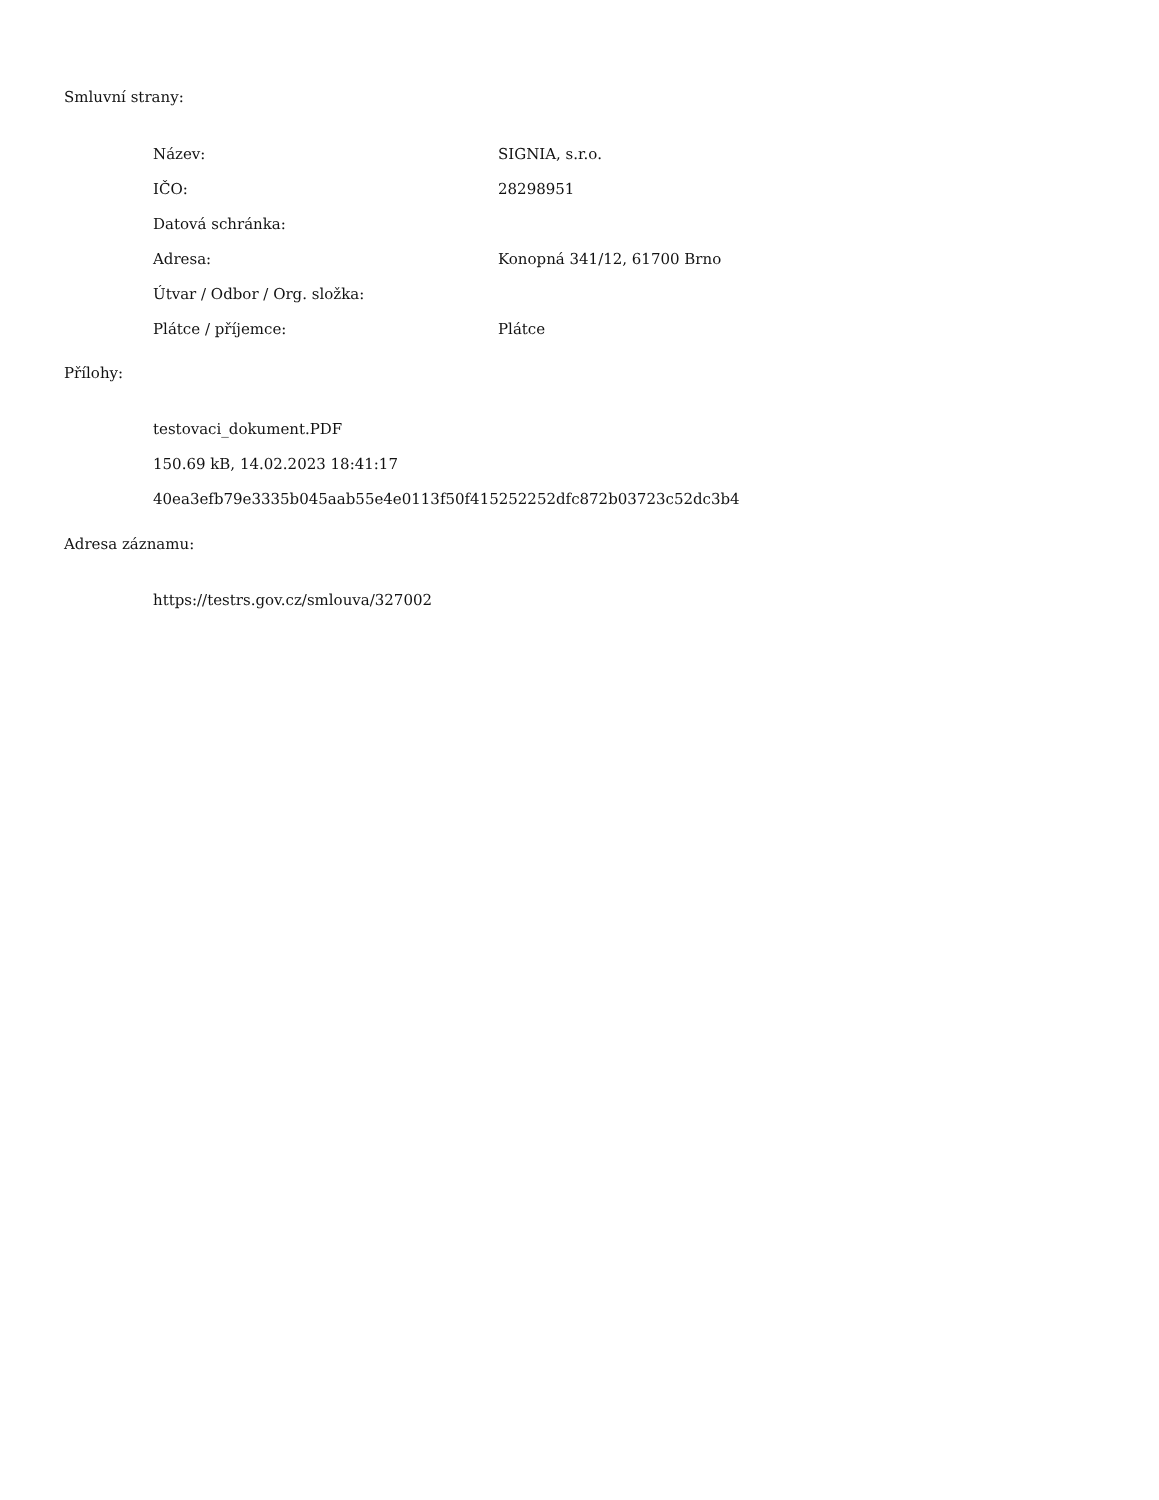Smluvní strany:
| Název: | SIGNIA, s.r.o. |
| IČO: | 28298951 |
| Datová schránka: | |
| Adresa: | Konopná 341/12, 61700 Brno |
| Útvar / Odbor / Org. složka: | |
| Plátce / příjemce: | Plátce |
Přílohy:
testovaci_dokument.PDF
150.69 kB, 14.02.2023 18:41:17
40ea3efb79e3335b045aab55e4e0113f50f415252252dfc872b03723c52dc3b4
Adresa záznamu:
https://testrs.gov.cz/smlouva/327002